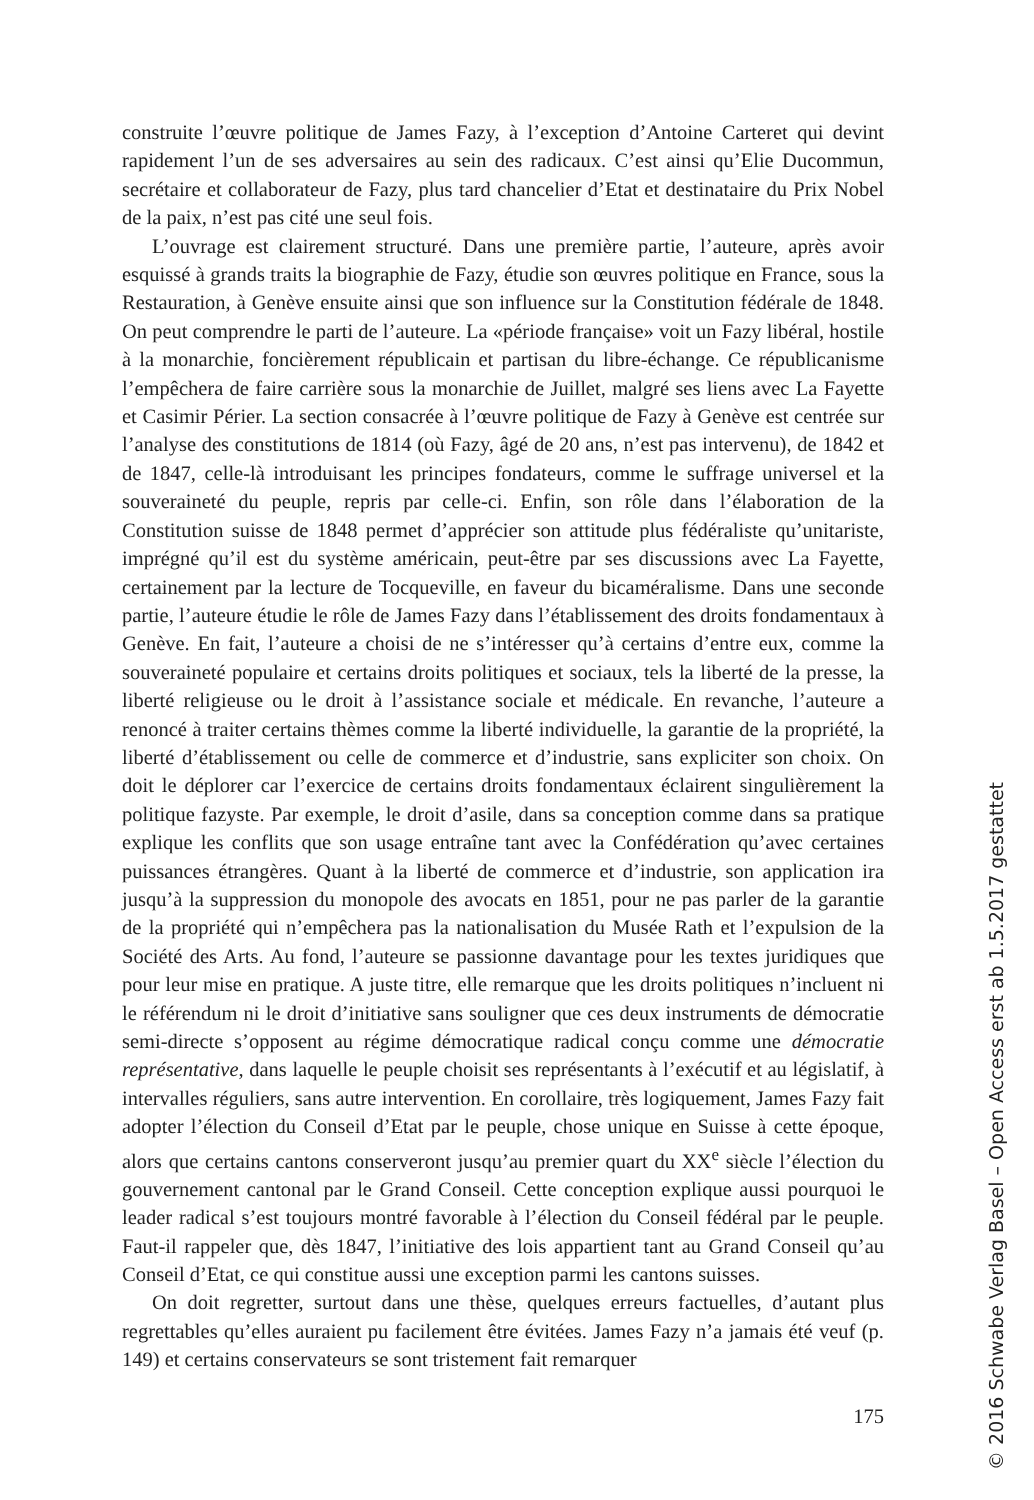construite l’œuvre politique de James Fazy, à l’exception d’Antoine Carteret qui devint rapidement l’un de ses adversaires au sein des radicaux. C’est ainsi qu’Elie Ducommun, secrétaire et collaborateur de Fazy, plus tard chancelier d’Etat et destinataire du Prix Nobel de la paix, n’est pas cité une seul fois.
L’ouvrage est clairement structuré. Dans une première partie, l’auteure, après avoir esquissé à grands traits la biographie de Fazy, étudie son œuvres politique en France, sous la Restauration, à Genève ensuite ainsi que son influence sur la Constitution fédérale de 1848. On peut comprendre le parti de l’auteure. La «période française» voit un Fazy libéral, hostile à la monarchie, foncièrement républicain et partisan du libre-échange. Ce républicanisme l’empêchera de faire carrière sous la monarchie de Juillet, malgré ses liens avec La Fayette et Casimir Périer. La section consacrée à l’œuvre politique de Fazy à Genève est centrée sur l’analyse des constitutions de 1814 (où Fazy, âgé de 20 ans, n’est pas intervenu), de 1842 et de 1847, celle-là introduisant les principes fondateurs, comme le suffrage universel et la souveraineté du peuple, repris par celle-ci. Enfin, son rôle dans l’élaboration de la Constitution suisse de 1848 permet d’apprécier son attitude plus fédéraliste qu’unitariste, imprégné qu’il est du système américain, peut-être par ses discussions avec La Fayette, certainement par la lecture de Tocqueville, en faveur du bicaméralisme. Dans une seconde partie, l’auteure étudie le rôle de James Fazy dans l’établissement des droits fondamentaux à Genève. En fait, l’auteure a choisi de ne s’intéresser qu’à certains d’entre eux, comme la souveraineté populaire et certains droits politiques et sociaux, tels la liberté de la presse, la liberté religieuse ou le droit à l’assistance sociale et médicale. En revanche, l’auteure a renoncé à traiter certains thèmes comme la liberté individuelle, la garantie de la propriété, la liberté d’établissement ou celle de commerce et d’industrie, sans expliciter son choix. On doit le déplorer car l’exercice de certains droits fondamentaux éclairent singulièrement la politique fazyste. Par exemple, le droit d’asile, dans sa conception comme dans sa pratique explique les conflits que son usage entraîne tant avec la Confédération qu’avec certaines puissances étrangères. Quant à la liberté de commerce et d’industrie, son application ira jusqu’à la suppression du monopole des avocats en 1851, pour ne pas parler de la garantie de la propriété qui n’empêchera pas la nationalisation du Musée Rath et l’expulsion de la Société des Arts. Au fond, l’auteure se passionne davantage pour les textes juridiques que pour leur mise en pratique. A juste titre, elle remarque que les droits politiques n’incluent ni le référendum ni le droit d’initiative sans souligner que ces deux instruments de démocratie semi-directe s’opposent au régime démocratique radical conçu comme une démocratie représentative, dans laquelle le peuple choisit ses représentants à l’exécutif et au législatif, à intervalles réguliers, sans autre intervention. En corollaire, très logiquement, James Fazy fait adopter l’élection du Conseil d’Etat par le peuple, chose unique en Suisse à cette époque, alors que certains cantons conserveront jusqu’au premier quart du XX<sup>e</sup> siècle l’élection du gouvernement cantonal par le Grand Conseil. Cette conception explique aussi pourquoi le leader radical s’est toujours montré favorable à l’élection du Conseil fédéral par le peuple. Faut-il rappeler que, dès 1847, l’initiative des lois appartient tant au Grand Conseil qu’au Conseil d’Etat, ce qui constitue aussi une exception parmi les cantons suisses.
On doit regretter, surtout dans une thèse, quelques erreurs factuelles, d’autant plus regrettables qu’elles auraient pu facilement être évitées. James Fazy n’a jamais été veuf (p. 149) et certains conservateurs se sont tristement fait remarquer
175
© 2016 Schwabe Verlag Basel – Open Access erst ab 1.5.2017 gestattet